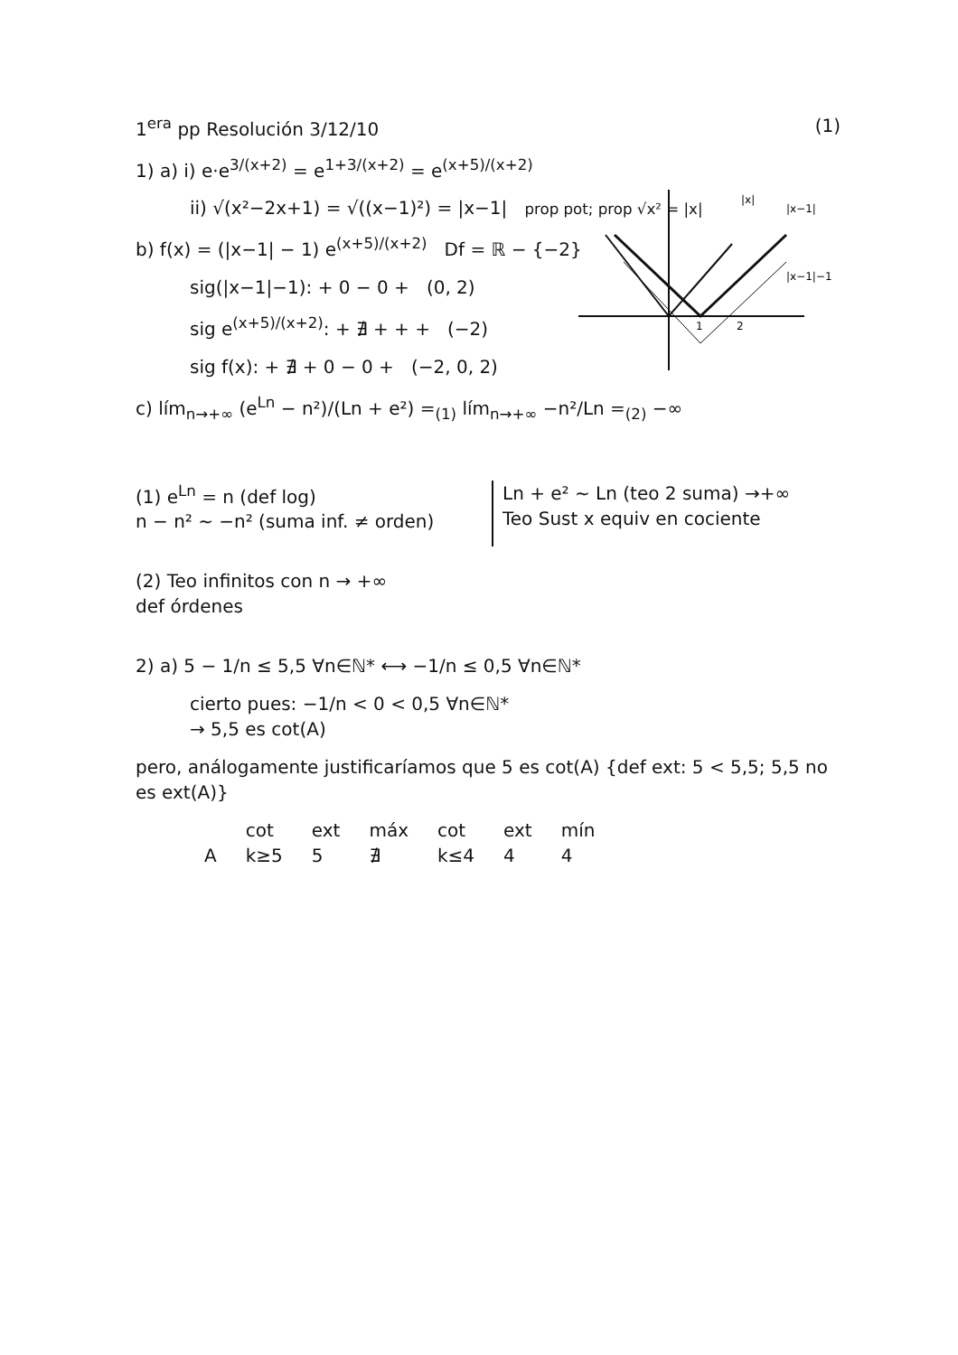1<sup>era</sup> pp Resolución 3/12/10 (1)
1) a) i) e·e<sup>3/(x+2)</sup> = e<sup>1+3/(x+2)</sup> = e<sup>(x+5)/(x+2)</sup>
ii) √(x²−2x+1) = √((x−1)²) = |x−1| prop pot; prop √x² = |x|
b) f(x) = (|x−1| − 1) e<sup>(x+5)/(x+2)</sup> Df = ℝ − {−2}
sig(|x−1|−1): + 0 − 0 + (0, 2)
sig e<sup>(x+5)/(x+2)</sup>: + ∄ + + + (−2)
sig f(x): + ∄ + 0 − 0 + (−2, 0, 2)
c) lím<sub>n→+∞</sub> (e<sup>Ln</sup> − n²)/(Ln + e²) =<sub>(1)</sub> lím<sub>n→+∞</sub> −n²/Ln =<sub>(2)</sub> −∞
(1) e<sup>Ln</sup> = n (def log)
n − n² ∼ −n² (suma inf. ≠ orden)
Ln + e² ∼ Ln (teo 2 suma) →+∞
Teo Sust x equiv en cociente
(2) Teo infinitos con n → +∞
def órdenes
2) a) 5 − 1/n ≤ 5,5 ∀n∈ℕ* ⟷ −1/n ≤ 0,5 ∀n∈ℕ*
cierto pues: −1/n < 0 < 0,5 ∀n∈ℕ*
→ 5,5 es cot(A)
pero, análogamente justificaríamos que 5 es cot(A) {def ext: 5 < 5,5; 5,5 no es ext(A)}
| | cot | ext | máx | cot | ext | mín |
| --- | --- | --- | --- | --- | --- | --- |
| A | k≥5 | 5 | ∄ | k≤4 | 4 | 4 |
|x|
|x−1|
|x−1|−1
1
2